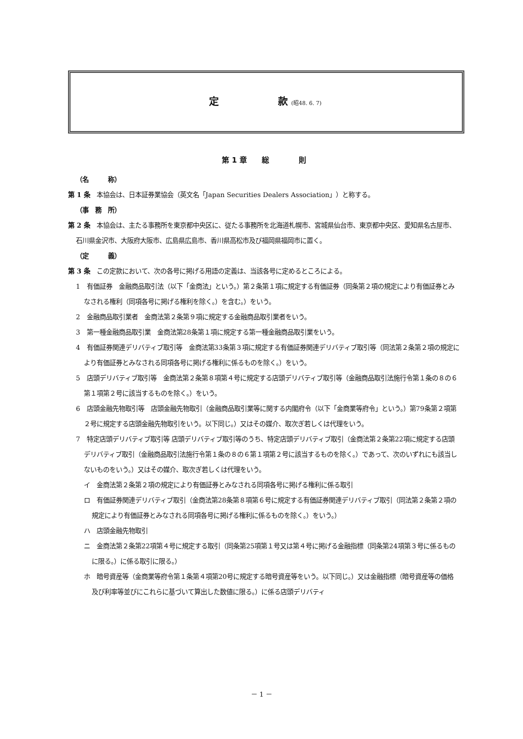定　　　　　　款 (昭48. 6. 7)
第 1 章　　総　　　　則
（名　　　称）
第 1 条　本協会は、日本証券業協会（英文名「Japan Securities Dealers Association」）と称する。
（事　務　所）
第 2 条　本協会は、主たる事務所を東京都中央区に、従たる事務所を北海道札幌市、宮城県仙台市、東京都中央区、愛知県名古屋市、石川県金沢市、大阪府大阪市、広島県広島市、香川県高松市及び福岡県福岡市に置く。
（定　　　義）
第 3 条　この定款において、次の各号に掲げる用語の定義は、当該各号に定めるところによる。
1　有価証券　金融商品取引法（以下「金商法」という。）第２条第１項に規定する有価証券（同条第２項の規定により有価証券とみなされる権利（同項各号に掲げる権利を除く。）を含む。）をいう。
2　金融商品取引業者　金商法第２条第９項に規定する金融商品取引業者をいう。
3　第一種金融商品取引業　金商法第28条第１項に規定する第一種金融商品取引業をいう。
4　有価証券関連デリバティブ取引等　金商法第33条第３項に規定する有価証券関連デリバティブ取引等（同法第２条第２項の規定により有価証券とみなされる同項各号に掲げる権利に係るものを除く。）をいう。
5　店頭デリバティブ取引等　金商法第２条第８項第４号に規定する店頭デリバティブ取引等（金融商品取引法施行令第１条の８の６第１項第２号に該当するものを除く。）をいう。
6　店頭金融先物取引等　店頭金融先物取引（金融商品取引業等に関する内閣府令（以下「金商業等府令」という。）第79条第２項第２号に規定する店頭金融先物取引をいう。以下同じ。）又はその媒介、取次ぎ若しくは代理をいう。
7　特定店頭デリバティブ取引等 店頭デリバティブ取引等のうち、特定店頭デリバティブ取引（金商法第２条第22項に規定する店頭デリバティブ取引（金融商品取引法施行令第１条の８の６第１項第２号に該当するものを除く。）であって、次のいずれにも該当しないものをいう。）又はその媒介、取次ぎ若しくは代理をいう。
イ　金商法第２条第２項の規定により有価証券とみなされる同項各号に掲げる権利に係る取引
ロ　有価証券関連デリバティブ取引（金商法第28条第８項第６号に規定する有価証券関連デリバティブ取引（同法第２条第２項の規定により有価証券とみなされる同項各号に掲げる権利に係るものを除く。）をいう。）
ハ　店頭金融先物取引
ニ　金商法第２条第22項第４号に規定する取引（同条第25項第１号又は第４号に掲げる金融指標（同条第24項第３号に係るものに限る。）に係る取引に限る。）
ホ　暗号資産等（金商業等府令第１条第４項第20号に規定する暗号資産等をいう。以下同じ。）又は金融指標（暗号資産等の価格及び利率等並びにこれらに基づいて算出した数値に限る。）に係る店頭デリバティ
－ 1 －